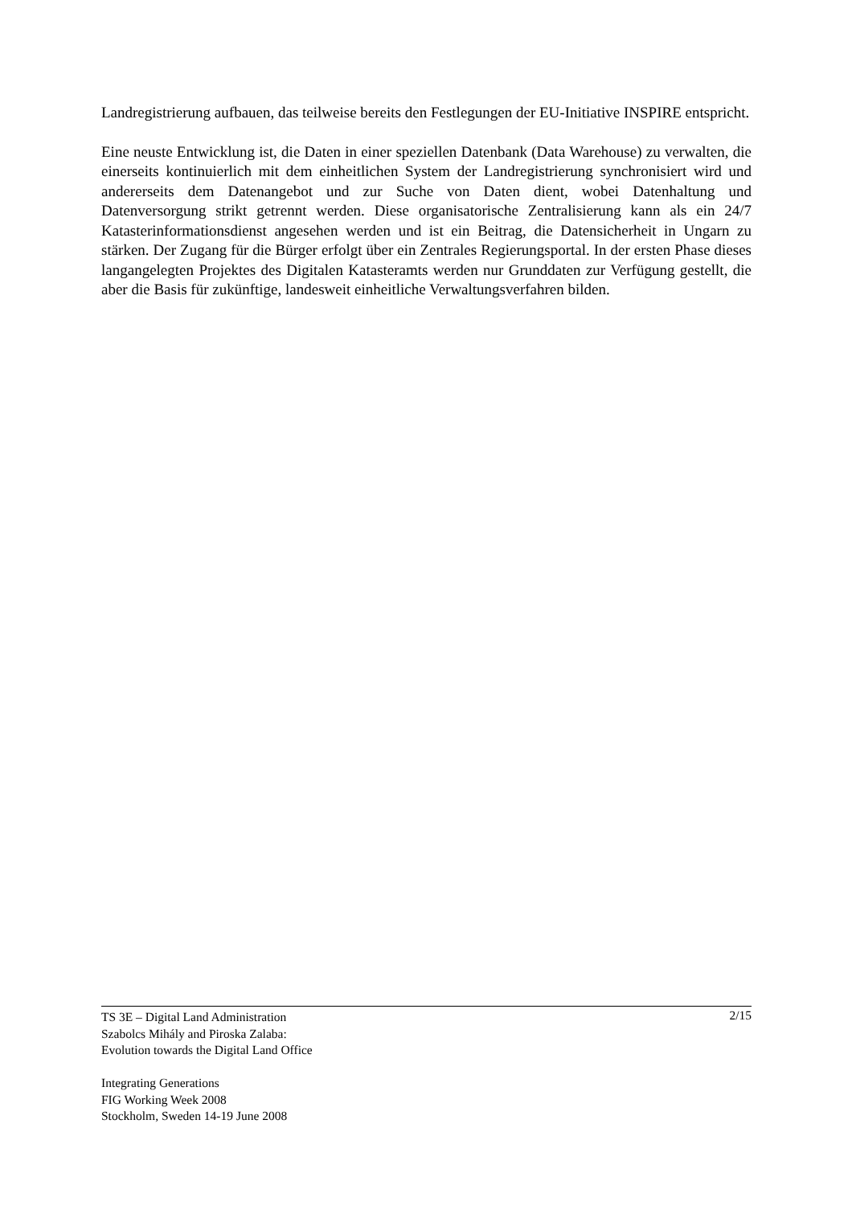Landregistrierung aufbauen, das teilweise bereits den Festlegungen der EU-Initiative INSPIRE entspricht.
Eine neuste Entwicklung ist, die Daten in einer speziellen Datenbank (Data Warehouse) zu verwalten, die einerseits kontinuierlich mit dem einheitlichen System der Landregistrierung synchronisiert wird und andererseits dem Datenangebot und zur Suche von Daten dient, wobei Datenhaltung und Datenversorgung strikt getrennt werden. Diese organisatorische Zentralisierung kann als ein 24/7 Katasterinformationsdienst angesehen werden und ist ein Beitrag, die Datensicherheit in Ungarn zu stärken. Der Zugang für die Bürger erfolgt über ein Zentrales Regierungsportal. In der ersten Phase dieses langangelegten Projektes des Digitalen Katasteramts werden nur Grunddaten zur Verfügung gestellt, die aber die Basis für zukünftige, landesweit einheitliche Verwaltungsverfahren bilden.
2/15 TS 3E – Digital Land Administration
Szabolcs Mihály and Piroska Zalaba:
Evolution towards the Digital Land Office
Integrating Generations
FIG Working Week 2008
Stockholm, Sweden 14-19 June 2008